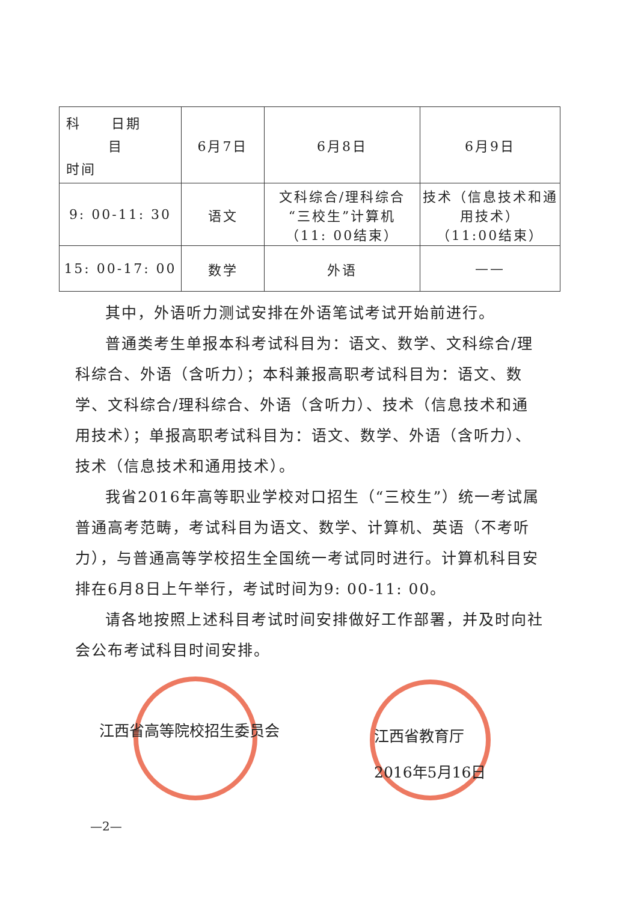| 科 日期 目 时间 | 6月7日 | 6月8日 | 6月9日 |
| 9: 00-11: 30 | 语文 | 文科综合/理科综合 “三校生”计算机 （11: 00结束） | 技术（信息技术和通用技术） （11:00结束） |
| 15: 00-17: 00 | 数学 | 外语 | —— |
其中，外语听力测试安排在外语笔试考试开始前进行。
普通类考生单报本科考试科目为：语文、数学、文科综合/理科综合、外语（含听力）；本科兼报高职考试科目为：语文、数学、文科综合/理科综合、外语（含听力）、技术（信息技术和通用技术）；单报高职考试科目为：语文、数学、外语（含听力）、技术（信息技术和通用技术）。
我省2016年高等职业学校对口招生（“三校生”）统一考试属普通高考范畴，考试科目为语文、数学、计算机、英语（不考听力），与普通高等学校招生全国统一考试同时进行。计算机科目安排在6月8日上午举行，考试时间为9: 00-11: 00。
请各地按照上述科目考试时间安排做好工作部署，并及时向社会公布考试科目时间安排。
江西省高等院校招生委员会
江西省教育厅
2016年5月16日
—2—